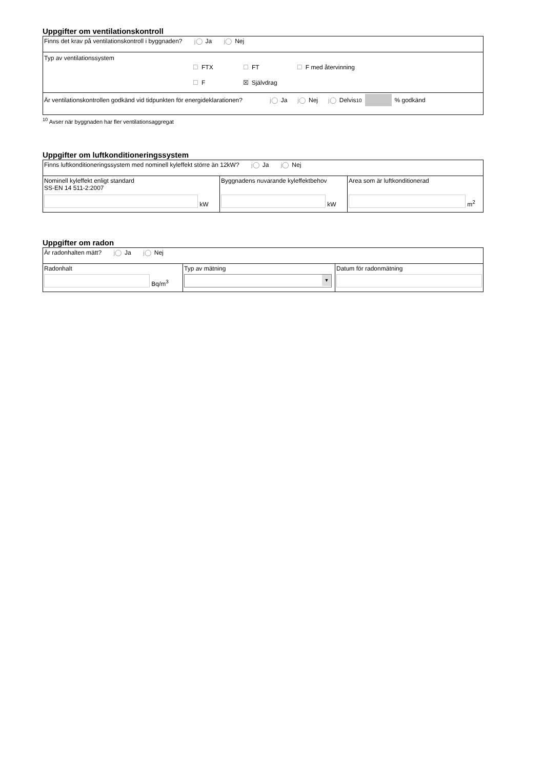Uppgifter om ventilationskontroll
| Finns det krav på ventilationskontroll i byggnaden? j◯ Ja j◯ Nej |
| Typ av ventilationssystem ☐ FTX ☐ FT ☐ F med återvinning ☐ F ☒ Självdrag |
| Är ventilationskontrollen godkänd vid tidpunkten för energideklarationen? j◯ Ja j◯ Nej j◯ Delvis <sup>10</sup> % godkänd |
<sup>10</sup> Avser när byggnaden har fler ventilationsaggregat
Uppgifter om luftkonditioneringssystem
| Finns luftkonditioneringssystem med nominell kyleffekt större än 12kW? j◯ Ja j◯ Nej | | |
| Nominell kyleffekt enligt standard SS-EN 14 511-2:2007 kW | Byggnadens nuvarande kyleffektbehov kW | Area som är luftkonditionerad m<sup>2</sup> |
Uppgifter om radon
| Är radonhalten mätt? j◯ Ja j◯ Nej | | |
| Radonhalt Bq/m<sup>3</sup> | Typ av mätning ▼ | Datum för radonmätning |